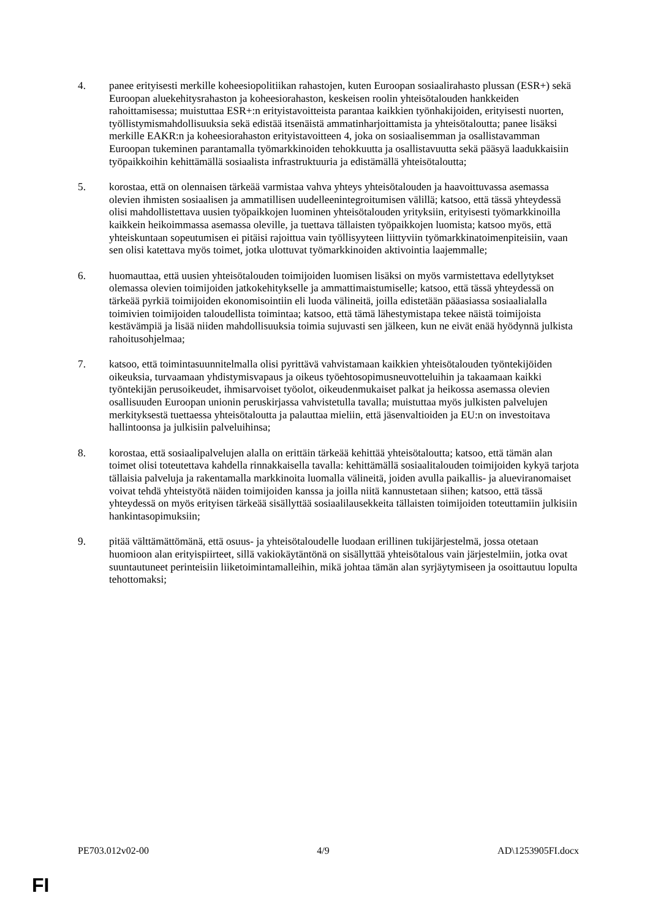4. panee erityisesti merkille koheesiopolitiikan rahastojen, kuten Euroopan sosiaalirahasto plussan (ESR+) sekä Euroopan aluekehitysrahaston ja koheesiorahaston, keskeisen roolin yhteisötalouden hankkeiden rahoittamisessa; muistuttaa ESR+:n erityistavoitteista parantaa kaikkien työnhakijoiden, erityisesti nuorten, työllistymismahdollisuuksia sekä edistää itsenäistä ammatinharjoittamista ja yhteisötaloutta; panee lisäksi merkille EAKR:n ja koheesiorahaston erityistavoitteen 4, joka on sosiaalisemman ja osallistavamman Euroopan tukeminen parantamalla työmarkkinoiden tehokkuutta ja osallistavuutta sekä pääsyä laadukkaisiin työpaikkoihin kehittämällä sosiaalista infrastruktuuria ja edistämällä yhteisötaloutta;
5. korostaa, että on olennaisen tärkeää varmistaa vahva yhteys yhteisötalouden ja haavoittuvassa asemassa olevien ihmisten sosiaalisen ja ammatillisen uudelleenintegroitumisen välillä; katsoo, että tässä yhteydessä olisi mahdollistettava uusien työpaikkojen luominen yhteisötalouden yrityksiin, erityisesti työmarkkinoilla kaikkein heikoimmassa asemassa oleville, ja tuettava tällaisten työpaikkojen luomista; katsoo myös, että yhteiskuntaan sopeutumisen ei pitäisi rajoittua vain työllisyyteen liittyviin työmarkkinatoimenpiteisiin, vaan sen olisi katettava myös toimet, jotka ulottuvat työmarkkinoiden aktivointia laajemmalle;
6. huomauttaa, että uusien yhteisötalouden toimijoiden luomisen lisäksi on myös varmistettava edellytykset olemassa olevien toimijoiden jatkokehitykselle ja ammattimaistumiselle; katsoo, että tässä yhteydessä on tärkeää pyrkiä toimijoiden ekonomisointiin eli luoda välineitä, joilla edistetään pääasiassa sosiaalialalla toimivien toimijoiden taloudellista toimintaa; katsoo, että tämä lähestymistapa tekee näistä toimijoista kestävämpiä ja lisää niiden mahdollisuuksia toimia sujuvasti sen jälkeen, kun ne eivät enää hyödynnä julkista rahoitusohjelmaa;
7. katsoo, että toimintasuunnitelmalla olisi pyrittävä vahvistamaan kaikkien yhteisötalouden työntekijöiden oikeuksia, turvaamaan yhdistymisvapaus ja oikeus työehtosopimusneuvotteluihin ja takaamaan kaikki työntekijän perusoikeudet, ihmisarvoiset työolot, oikeudenmukaiset palkat ja heikossa asemassa olevien osallisuuden Euroopan unionin peruskirjassa vahvistetulla tavalla; muistuttaa myös julkisten palvelujen merkityksestä tuettaessa yhteisötaloutta ja palauttaa mieliin, että jäsenvaltioiden ja EU:n on investoitava hallintoonsa ja julkisiin palveluihinsa;
8. korostaa, että sosiaalipalvelujen alalla on erittäin tärkeää kehittää yhteisötaloutta; katsoo, että tämän alan toimet olisi toteutettava kahdella rinnakkaisella tavalla: kehittämällä sosiaalitalouden toimijoiden kykyä tarjota tällaisia palveluja ja rakentamalla markkinoita luomalla välineitä, joiden avulla paikallis- ja alueviranomaiset voivat tehdä yhteistyötä näiden toimijoiden kanssa ja joilla niitä kannustetaan siihen; katsoo, että tässä yhteydessä on myös erityisen tärkeää sisällyttää sosiaalilausekkeita tällaisten toimijoiden toteuttamiin julkisiin hankintasopimuksiin;
9. pitää välttämättömänä, että osuus- ja yhteisötaloudelle luodaan erillinen tukijärjestelmä, jossa otetaan huomioon alan erityispiirteet, sillä vakiokäytäntönä on sisällyttää yhteisötalous vain järjestelmiin, jotka ovat suuntautuneet perinteisiin liiketoimintamalleihin, mikä johtaa tämän alan syrjäytymiseen ja osoittautuu lopulta tehottomaksi;
PE703.012v02-00 4/9 AD\1253905FI.docx
FI